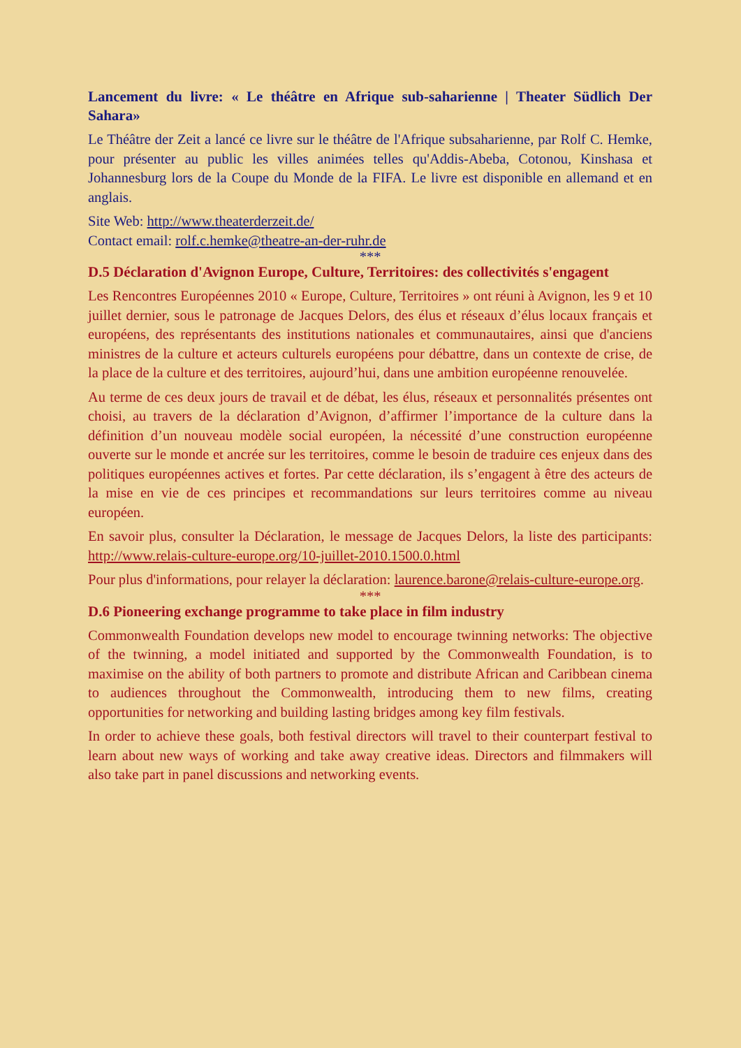Lancement du livre: « Le théâtre en Afrique sub-saharienne | Theater Südlich Der Sahara»
Le Théâtre der Zeit a lancé ce livre sur le théâtre de l'Afrique subsaharienne, par Rolf C. Hemke, pour présenter au public les villes animées telles qu'Addis-Abeba, Cotonou, Kinshasa et Johannesburg lors de la Coupe du Monde de la FIFA. Le livre est disponible en allemand et en anglais.
Site Web: http://www.theaterderzeit.de/
Contact email: rolf.c.hemke@theatre-an-der-ruhr.de
***
D.5 Déclaration d'Avignon Europe, Culture, Territoires: des collectivités s'engagent
Les Rencontres Européennes 2010 « Europe, Culture, Territoires » ont réuni à Avignon, les 9 et 10 juillet dernier, sous le patronage de Jacques Delors, des élus et réseaux d’élus locaux français et européens, des représentants des institutions nationales et communautaires, ainsi que d'anciens ministres de la culture et acteurs culturels européens pour débattre, dans un contexte de crise, de la place de la culture et des territoires, aujourd’hui, dans une ambition européenne renouvelée.
Au terme de ces deux jours de travail et de débat, les élus, réseaux et personnalités présentes ont choisi, au travers de la déclaration d’Avignon, d’affirmer l’importance de la culture dans la définition d’un nouveau modèle social européen, la nécessité d’une construction européenne ouverte sur le monde et ancrée sur les territoires, comme le besoin de traduire ces enjeux dans des politiques européennes actives et fortes. Par cette déclaration, ils s’engagent à être des acteurs de la mise en vie de ces principes et recommandations sur leurs territoires comme au niveau européen.
En savoir plus, consulter la Déclaration, le message de Jacques Delors, la liste des participants: http://www.relais-culture-europe.org/10-juillet-2010.1500.0.html
Pour plus d'informations, pour relayer la déclaration: laurence.barone@relais-culture-europe.org.
***
D.6 Pioneering exchange programme to take place in film industry
Commonwealth Foundation develops new model to encourage twinning networks: The objective of the twinning, a model initiated and supported by the Commonwealth Foundation, is to maximise on the ability of both partners to promote and distribute African and Caribbean cinema to audiences throughout the Commonwealth, introducing them to new films, creating opportunities for networking and building lasting bridges among key film festivals.
In order to achieve these goals, both festival directors will travel to their counterpart festival to learn about new ways of working and take away creative ideas. Directors and filmmakers will also take part in panel discussions and networking events.